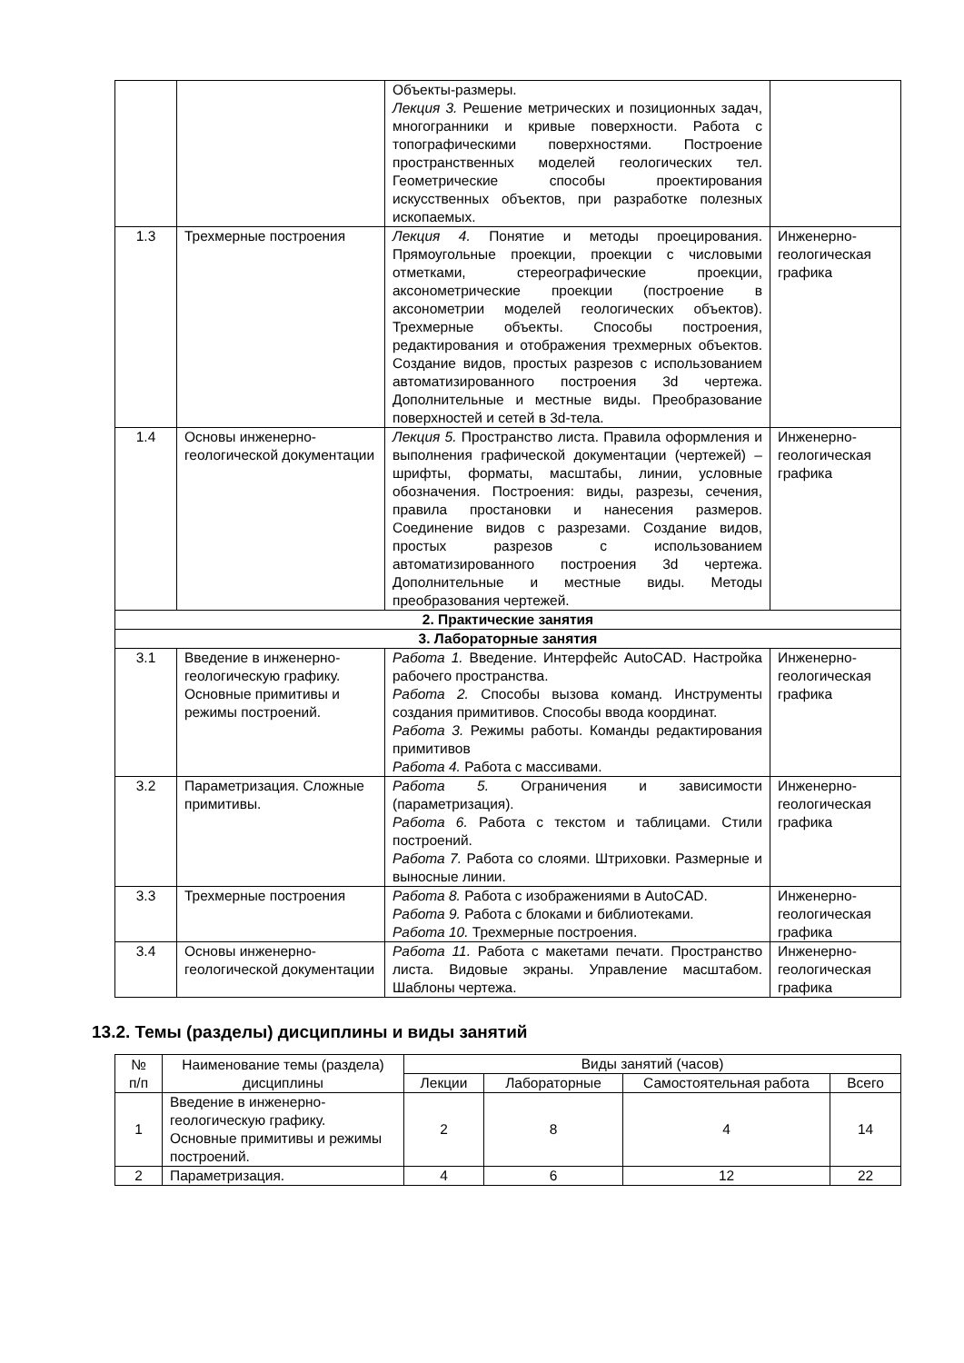| | | Объекты-размеры. Лекция 3. Решение метрических и позиционных задач, многогранники и кривые поверхности. Работа с топографическими поверхностями. Построение пространственных моделей геологических тел. Геометрические способы проектирования искусственных объектов, при разработке полезных ископаемых. | |
| 1.3 | Трехмерные построения | Лекция 4. Понятие и методы проецирования. Прямоугольные проекции, проекции с числовыми отметками, стереографические проекции, аксонометрические проекции (построение в аксонометрии моделей геологических объектов). Трехмерные объекты. Способы построения, редактирования и отображения трехмерных объектов. Создание видов, простых разрезов с использованием автоматизированного построения 3d чертежа. Дополнительные и местные виды. Преобразование поверхностей и сетей в 3d-тела. | Инженерно-геологическая графика |
| 1.4 | Основы инженерно-геологической документации | Лекция 5. Пространство листа. Правила оформления и выполнения графической документации (чертежей) – шрифты, форматы, масштабы, линии, условные обозначения. Построения: виды, разрезы, сечения, правила простановки и нанесения размеров. Соединение видов с разрезами. Создание видов, простых разрезов с использованием автоматизированного построения 3d чертежа. Дополнительные и местные виды. Методы преобразования чертежей. | Инженерно-геологическая графика |
| 2. Практические занятия | | | |
| 3. Лабораторные занятия | | | |
| 3.1 | Введение в инженерно-геологическую графику. Основные примитивы и режимы построений. | Работа 1. Введение. Интерфейс AutoCAD. Настройка рабочего пространства. Работа 2. Способы вызова команд. Инструменты создания примитивов. Способы ввода координат. Работа 3. Режимы работы. Команды редактирования примитивов Работа 4. Работа с массивами. | Инженерно-геологическая графика |
| 3.2 | Параметризация. Сложные примитивы. | Работа 5. Ограничения и зависимости (параметризация). Работа 6. Работа с текстом и таблицами. Стили построений. Работа 7. Работа со слоями. Штриховки. Размерные и выносные линии. | Инженерно-геологическая графика |
| 3.3 | Трехмерные построения | Работа 8. Работа с изображениями в AutoCAD. Работа 9. Работа с блоками и библиотеками. Работа 10. Трехмерные построения. | Инженерно-геологическая графика |
| 3.4 | Основы инженерно-геологической документации | Работа 11. Работа с макетами печати. Пространство листа. Видовые экраны. Управление масштабом. Шаблоны чертежа. | Инженерно-геологическая графика |
13.2. Темы (разделы) дисциплины и виды занятий
| № п/п | Наименование темы (раздела) дисциплины | Виды занятий (часов) | | | |
| --- | --- | --- | --- | --- | --- |
| | | Лекции | Лабораторные | Самостоятельная работа | Всего |
| 1 | Введение в инженерно-геологическую графику. Основные примитивы и режимы построений. | 2 | 8 | 4 | 14 |
| 2 | Параметризация. | 4 | 6 | 12 | 22 |